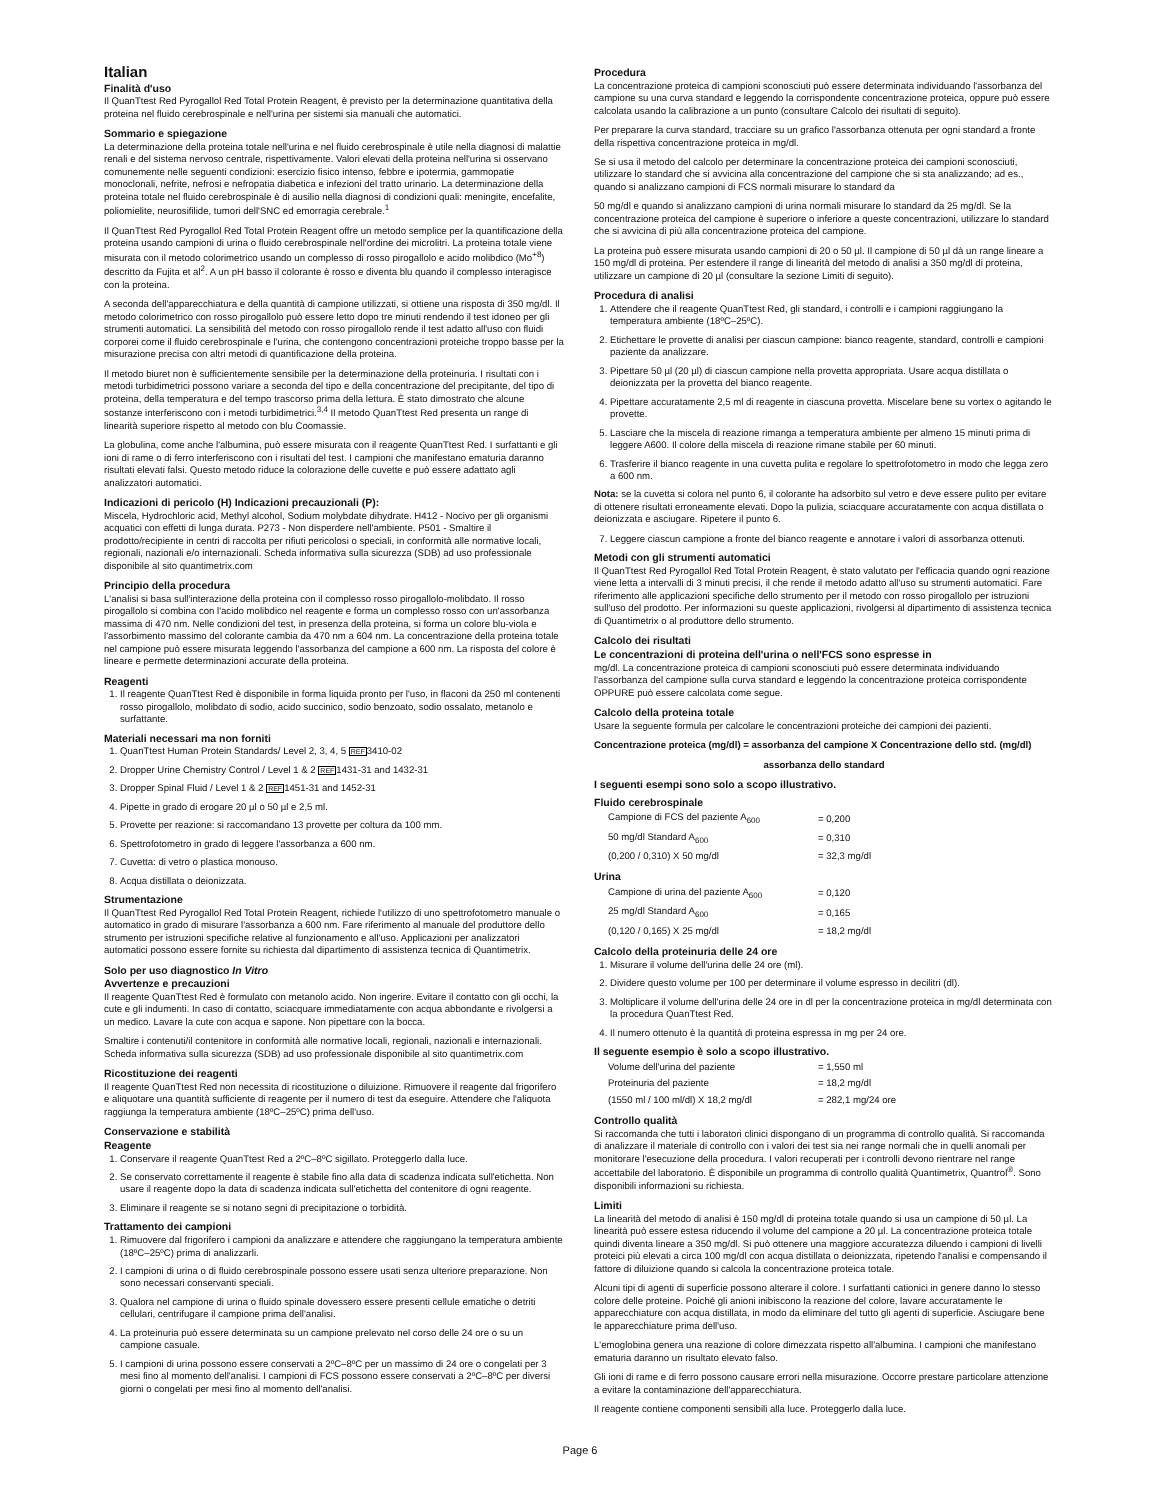Italian
Finalità d'uso
Il QuanTtest Red Pyrogallol Red Total Protein Reagent, è previsto per la determinazione quantitativa della proteina nel fluido cerebrospinale e nell'urina per sistemi sia manuali che automatici.
Sommario e spiegazione
La determinazione della proteina totale nell'urina e nel fluido cerebrospinale è utile nella diagnosi di malattie renali e del sistema nervoso centrale, rispettivamente. Valori elevati della proteina nell'urina si osservano comunemente nelle seguenti condizioni: esercizio fisico intenso, febbre e ipotermia, gammopatie monoclonali, nefrite, nefrosi e nefropatia diabetica e infezioni del tratto urinario. La determinazione della proteina totale nel fluido cerebrospinale è di ausilio nella diagnosi di condizioni quali: meningite, encefalite, poliomielite, neurosifilide, tumori dell'SNC ed emorragia cerebrale.<sup>1</sup>
Il QuanTtest Red Pyrogallol Red Total Protein Reagent offre un metodo semplice per la quantificazione della proteina usando campioni di urina o fluido cerebrospinale nell'ordine dei microlitri. La proteina totale viene misurata con il metodo colorimetrico usando un complesso di rosso pirogallolo e acido molibdico (Mo<sup>+8</sup>) descritto da Fujita et al<sup>2</sup>. A un pH basso il colorante è rosso e diventa blu quando il complesso interagisce con la proteina.
A seconda dell'apparecchiatura e della quantità di campione utilizzati, si ottiene una risposta di 350 mg/dl. Il metodo colorimetrico con rosso pirogallolo può essere letto dopo tre minuti rendendo il test idoneo per gli strumenti automatici. La sensibilità del metodo con rosso pirogallolo rende il test adatto all'uso con fluidi corporei come il fluido cerebrospinale e l'urina, che contengono concentrazioni proteiche troppo basse per la misurazione precisa con altri metodi di quantificazione della proteina.
Il metodo biuret non è sufficientemente sensibile per la determinazione della proteinuria. I risultati con i metodi turbidimetrici possono variare a seconda del tipo e della concentrazione del precipitante, del tipo di proteina, della temperatura e del tempo trascorso prima della lettura. È stato dimostrato che alcune sostanze interferiscono con i metodi turbidimetrici.<sup>3,4</sup> Il metodo QuanTtest Red presenta un range di linearità superiore rispetto al metodo con blu Coomassie.
La globulina, come anche l'albumina, può essere misurata con il reagente QuanTtest Red. I surfattanti e gli ioni di rame o di ferro interferiscono con i risultati del test. I campioni che manifestano ematuria daranno risultati elevati falsi. Questo metodo riduce la colorazione delle cuvette e può essere adattato agli analizzatori automatici.
Indicazioni di pericolo (H) Indicazioni precauzionali (P):
Miscela, Hydrochloric acid, Methyl alcohol, Sodium molybdate dihydrate. H412 - Nocivo per gli organismi acquatici con effetti di lunga durata. P273 - Non disperdere nell'ambiente. P501 - Smaltire il prodotto/recipiente in centri di raccolta per rifiuti pericolosi o speciali, in conformità alle normative locali, regionali, nazionali e/o internazionali. Scheda informativa sulla sicurezza (SDB) ad uso professionale disponibile al sito quantimetrix.com
Principio della procedura
L'analisi si basa sull'interazione della proteina con il complesso rosso pirogallolo-molibdato. Il rosso pirogallolo si combina con l'acido molibdico nel reagente e forma un complesso rosso con un'assorbanza massima di 470 nm. Nelle condizioni del test, in presenza della proteina, si forma un colore blu-viola e l'assorbimento massimo del colorante cambia da 470 nm a 604 nm. La concentrazione della proteina totale nel campione può essere misurata leggendo l'assorbanza del campione a 600 nm. La risposta del colore è lineare e permette determinazioni accurate della proteina.
Reagenti
1. Il reagente QuanTtest Red è disponibile in forma liquida pronto per l'uso, in flaconi da 250 ml contenenti rosso pirogallolo, molibdato di sodio, acido succinico, sodio benzoato, sodio ossalato, metanolo e surfattante.
Materiali necessari ma non forniti
1. QuanTtest Human Protein Standards/ Level 2, 3, 4, 5 REF3410-02
2. Dropper Urine Chemistry Control / Level 1 & 2 REF1431-31 and 1432-31
3. Dropper Spinal Fluid / Level 1 & 2 REF1451-31 and 1452-31
4. Pipette in grado di erogare 20 µl o 50 µl e 2,5 ml.
5. Provette per reazione: si raccomandano 13 provette per coltura da 100 mm.
6. Spettrofotometro in grado di leggere l'assorbanza a 600 nm.
7. Cuvetta: di vetro o plastica monouso.
8. Acqua distillata o deionizzata.
Strumentazione
Il QuanTtest Red Pyrogallol Red Total Protein Reagent, richiede l'utilizzo di uno spettrofotometro manuale o automatico in grado di misurare l'assorbanza a 600 nm. Fare riferimento al manuale del produttore dello strumento per istruzioni specifiche relative al funzionamento e all'uso. Applicazioni per analizzatori automatici possono essere fornite su richiesta dal dipartimento di assistenza tecnica di Quantimetrix.
Solo per uso diagnostico In Vitro
Avvertenze e precauzioni
Il reagente QuanTtest Red è formulato con metanolo acido. Non ingerire. Evitare il contatto con gli occhi, la cute e gli indumenti. In caso di contatto, sciacquare immediatamente con acqua abbondante e rivolgersi a un medico. Lavare la cute con acqua e sapone. Non pipettare con la bocca.
Smaltire i contenuti/il contenitore in conformità alle normative locali, regionali, nazionali e internazionali. Scheda informativa sulla sicurezza (SDB) ad uso professionale disponibile al sito quantimetrix.com
Ricostituzione dei reagenti
Il reagente QuanTtest Red non necessita di ricostituzione o diluizione. Rimuovere il reagente dal frigorifero e aliquotare una quantità sufficiente di reagente per il numero di test da eseguire. Attendere che l'aliquota raggiunga la temperatura ambiente (18ºC–25ºC) prima dell'uso.
Conservazione e stabilità
Reagente
1. Conservare il reagente QuanTtest Red a 2ºC–8ºC sigillato. Proteggerlo dalla luce.
2. Se conservato correttamente il reagente è stabile fino alla data di scadenza indicata sull'etichetta. Non usare il reagente dopo la data di scadenza indicata sull'etichetta del contenitore di ogni reagente.
3. Eliminare il reagente se si notano segni di precipitazione o torbidità.
Trattamento dei campioni
1. Rimuovere dal frigorifero i campioni da analizzare e attendere che raggiungano la temperatura ambiente (18ºC–25ºC) prima di analizzarli.
2. I campioni di urina o di fluido cerebrospinale possono essere usati senza ulteriore preparazione. Non sono necessari conservanti speciali.
3. Qualora nel campione di urina o fluido spinale dovessero essere presenti cellule ematiche o detriti cellulari, centrifugare il campione prima dell'analisi.
4. La proteinuria può essere determinata su un campione prelevato nel corso delle 24 ore o su un campione casuale.
5. I campioni di urina possono essere conservati a 2ºC–8ºC per un massimo di 24 ore o congelati per 3 mesi fino al momento dell'analisi. I campioni di FCS possono essere conservati a 2ºC–8ºC per diversi giorni o congelati per mesi fino al momento dell'analisi.
Procedura
La concentrazione proteica di campioni sconosciuti può essere determinata individuando l'assorbanza del campione su una curva standard e leggendo la corrispondente concentrazione proteica, oppure può essere calcolata usando la calibrazione a un punto (consultare Calcolo dei risultati di seguito).
Per preparare la curva standard, tracciare su un grafico l'assorbanza ottenuta per ogni standard a fronte della rispettiva concentrazione proteica in mg/dl.
Se si usa il metodo del calcolo per determinare la concentrazione proteica dei campioni sconosciuti, utilizzare lo standard che si avvicina alla concentrazione del campione che si sta analizzando; ad es., quando si analizzano campioni di FCS normali misurare lo standard da
50 mg/dl e quando si analizzano campioni di urina normali misurare lo standard da 25 mg/dl. Se la concentrazione proteica del campione è superiore o inferiore a queste concentrazioni, utilizzare lo standard che si avvicina di più alla concentrazione proteica del campione.
La proteina può essere misurata usando campioni di 20 o 50 µl. Il campione di 50 µl dà un range lineare a 150 mg/dl di proteina. Per estendere il range di linearità del metodo di analisi a 350 mg/dl di proteina, utilizzare un campione di 20 µl (consultare la sezione Limiti di seguito).
Procedura di analisi
1. Attendere che il reagente QuanTtest Red, gli standard, i controlli e i campioni raggiungano la temperatura ambiente (18ºC–25ºC).
2. Etichettare le provette di analisi per ciascun campione: bianco reagente, standard, controlli e campioni paziente da analizzare.
3. Pipettare 50 µl (20 µl) di ciascun campione nella provetta appropriata. Usare acqua distillata o deionizzata per la provetta del bianco reagente.
4. Pipettare accuratamente 2,5 ml di reagente in ciascuna provetta. Miscelare bene su vortex o agitando le provette.
5. Lasciare che la miscela di reazione rimanga a temperatura ambiente per almeno 15 minuti prima di leggere A600. Il colore della miscela di reazione rimane stabile per 60 minuti.
6. Trasferire il bianco reagente in una cuvetta pulita e regolare lo spettrofotometro in modo che legga zero a 600 nm.
Nota: se la cuvetta si colora nel punto 6, il colorante ha adsorbito sul vetro e deve essere pulito per evitare di ottenere risultati erroneamente elevati. Dopo la pulizia, sciacquare accuratamente con acqua distillata o deionizzata e asciugare. Ripetere il punto 6.
7. Leggere ciascun campione a fronte del bianco reagente e annotare i valori di assorbanza ottenuti.
Metodi con gli strumenti automatici
Il QuanTtest Red Pyrogallol Red Total Protein Reagent, è stato valutato per l'efficacia quando ogni reazione viene letta a intervalli di 3 minuti precisi, il che rende il metodo adatto all'uso su strumenti automatici. Fare riferimento alle applicazioni specifiche dello strumento per il metodo con rosso pirogallolo per istruzioni sull'uso del prodotto. Per informazioni su queste applicazioni, rivolgersi al dipartimento di assistenza tecnica di Quantimetrix o al produttore dello strumento.
Calcolo dei risultati
Le concentrazioni di proteina dell'urina o nell'FCS sono espresse in
mg/dl. La concentrazione proteica di campioni sconosciuti può essere determinata individuando l'assorbanza del campione sulla curva standard e leggendo la concentrazione proteica corrispondente OPPURE può essere calcolata come segue.
Calcolo della proteina totale
Usare la seguente formula per calcolare le concentrazioni proteiche dei campioni dei pazienti.
Concentrazione proteica (mg/dl) = assorbanza del campione X Concentrazione dello std. (mg/dl)
assorbanza dello standard
I seguenti esempi sono solo a scopo illustrativo.
Fluido cerebrospinale
| Campione di FCS del paziente A<sub>600</sub> | = 0,200 |
| 50 mg/dl Standard A<sub>600</sub> | = 0,310 |
| (0,200 / 0,310) X 50 mg/dl | = 32,3 mg/dl |
Urina
| Campione di urina del paziente A<sub>600</sub> | = 0,120 |
| 25 mg/dl Standard A<sub>600</sub> | = 0,165 |
| (0,120 / 0,165) X 25 mg/dl | = 18,2 mg/dl |
Calcolo della proteinuria delle 24 ore
1. Misurare il volume dell'urina delle 24 ore (ml).
2. Dividere questo volume per 100 per determinare il volume espresso in decilitri (dl).
3. Moltiplicare il volume dell'urina delle 24 ore in dl per la concentrazione proteica in mg/dl determinata con la procedura QuanTtest Red.
4. Il numero ottenuto è la quantità di proteina espressa in mg per 24 ore.
Il seguente esempio è solo a scopo illustrativo.
| Volume dell'urina del paziente | = 1,550 ml |
| Proteinuria del paziente | = 18,2 mg/dl |
| (1550 ml / 100 ml/dl) X 18,2 mg/dl | = 282,1 mg/24 ore |
Controllo qualità
Si raccomanda che tutti i laboratori clinici dispongano di un programma di controllo qualità. Si raccomanda di analizzare il materiale di controllo con i valori dei test sia nei range normali che in quelli anomali per monitorare l'esecuzione della procedura. I valori recuperati per i controlli devono rientrare nel range accettabile del laboratorio. È disponibile un programma di controllo qualità Quantimetrix, Quantrol<sup>®</sup>. Sono disponibili informazioni su richiesta.
Limiti
La linearità del metodo di analisi è 150 mg/dl di proteina totale quando si usa un campione di 50 µl. La linearità può essere estesa riducendo il volume del campione a 20 µl. La concentrazione proteica totale quindi diventa lineare a 350 mg/dl. Si può ottenere una maggiore accuratezza diluendo i campioni di livelli proteici più elevati a circa 100 mg/dl con acqua distillata o deionizzata, ripetendo l'analisi e compensando il fattore di diluizione quando si calcola la concentrazione proteica totale.
Alcuni tipi di agenti di superficie possono alterare il colore. I surfattanti cationici in genere danno lo stesso colore delle proteine. Poiché gli anioni inibiscono la reazione del colore, lavare accuratamente le apparecchiature con acqua distillata, in modo da eliminare del tutto gli agenti di superficie. Asciugare bene le apparecchiature prima dell'uso.
L'emoglobina genera una reazione di colore dimezzata rispetto all'albumina. I campioni che manifestano ematuria daranno un risultato elevato falso.
Gli ioni di rame e di ferro possono causare errori nella misurazione. Occorre prestare particolare attenzione a evitare la contaminazione dell'apparecchiatura.
Il reagente contiene componenti sensibili alla luce. Proteggerlo dalla luce.
Page 6